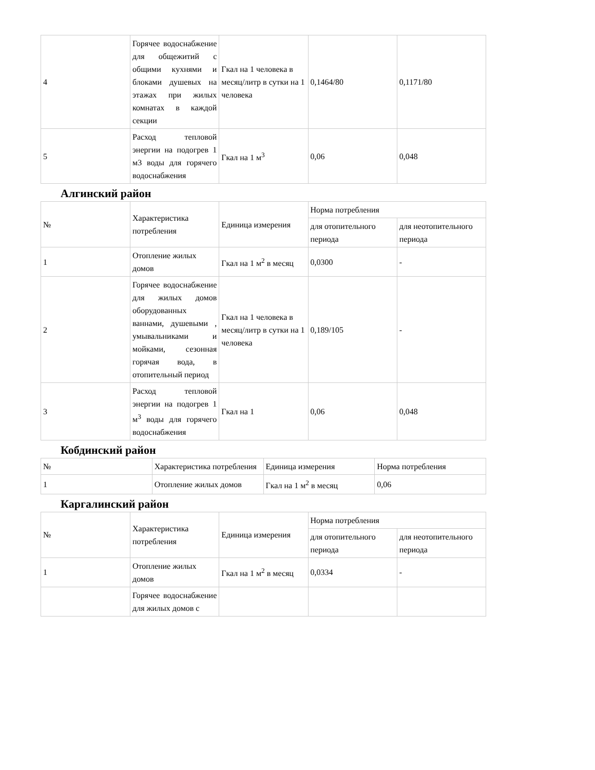| 4 | Горячее водоснабжение для общежитий с общими кухнями и блоками душевых на этажах при жилых комнатах в каждой секции | Гкал на 1 человека в месяц/литр в сутки на 1 человека | 0,1464/80 | 0,1171/80 |
| 5 | Расход тепловой энергии на подогрев 1 м3 воды для горячего водоснабжения | Гкал на 1 м<sup>3</sup> | 0,06 | 0,048 |
Алгинский район
| № | Характеристика потребления | Единица измерения | Норма потребления | |
| | | | для отопительного периода | для неотопительного периода |
| 1 | Отопление жилых домов | Гкал на 1 м<sup>2</sup> в месяц | 0,0300 | - |
| 2 | Горячее водоснабжение для жилых домов оборудованных ваннами, душевыми , умывальниками и мойками, сезонная горячая вода, в отопительный период | Гкал на 1 человека в месяц/литр в сутки на 1 человека | 0,189/105 | - |
| 3 | Расход тепловой энергии на подогрев 1 м<sup>3</sup> воды для горячего водоснабжения | Гкал на 1 | 0,06 | 0,048 |
Кобдинский район
| № | Характеристика потребления | Единица измерения | Норма потребления |
| 1 | Отопление жилых домов | Гкал на 1 м<sup>2</sup> в месяц | 0,06 |
Каргалинский район
| № | Характеристика потребления | Единица измерения | Норма потребления | |
| | | | для отопительного периода | для неотопительного периода |
| 1 | Отопление жилых домов | Гкал на 1 м<sup>2</sup> в месяц | 0,0334 | - |
| | Горячее водоснабжение для жилых домов с | | | |